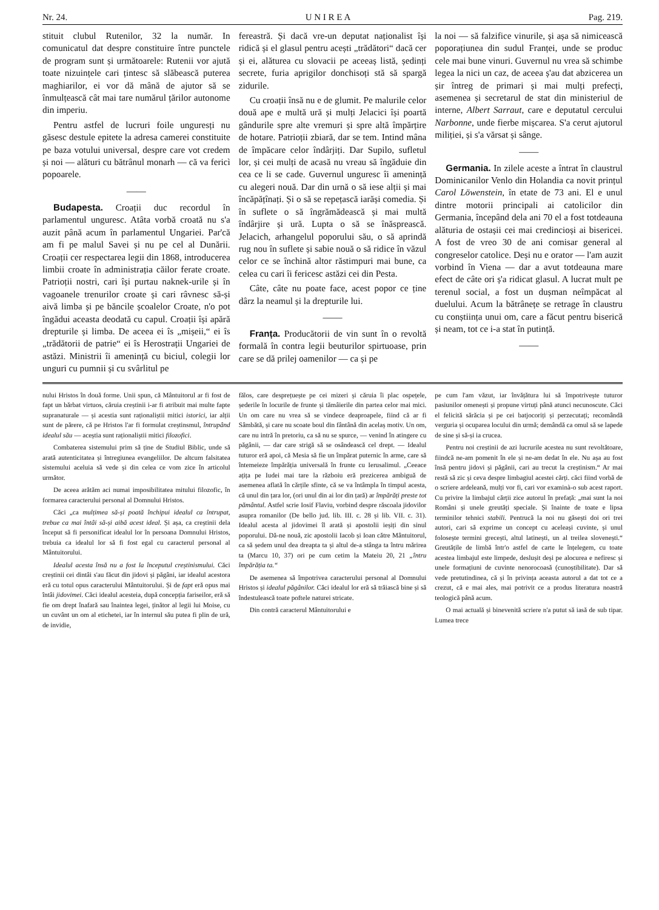Nr. 24. U N I R E A Pag. 219.
stituit clubul Rutenilor, 32 la număr. In comunicatul dat despre constituire între punctele de program sunt și următoarele: Rutenii vor ajută toate nizuințele cari țintesc să slăbească puterea maghiarilor, ei vor dă mână de ajutor să se înmulțească cât mai tare numărul țărilor autonome din imperiu.
Pentru astfel de lucruri foile unguresți nu găsesc destule epitete la adresa camerei constituite pe baza votului universal, despre care vot credem și noi — alături cu bătrânul monarh — că va fericì popoarele.
——
Budapesta. Croații duc recordul în parlamentul unguresc. Atâta vorbă croată nu s'a auzit până acum în parlamentul Ungariei. Par'că am fi pe malul Savei și nu pe cel al Dunării. Croații cer respectarea legii din 1868, introducerea limbii croate în administrația căilor ferate croate. Patrioții nostri, cari își purtau naknek-urile și în vagoanele trenurilor croate și cari râvnesc să-și aivă limba și pe băncile școalelor Croate, n'o pot îngădui aceasta deodată cu capul. Croații își apără drepturile și limba. De aceea ei îs „mișeii,“ ei îs „trădătorii de patrie“ ei îs Herostrații Ungariei de astăzi. Ministrii îi amenință cu biciul, colegii lor unguri cu pumnii și cu svârlitul pe
fereastră. Și dacă vre-un deputat naționalist își ridică și el glasul pentru acești „trădători“ dacă cer și ei, alăturea cu slovacii pe aceeaș listă, ședinți secrete, furia aprigilor donchisoți stă să spargă zidurile.
Cu croații însă nu e de glumit. Pe malurile celor două ape e multă ură și mulți Jelacici își poartă gândurile spre alte vremuri și spre altă împărțire de hotare. Patrioții zbiară, dar se tem. Intind mâna de împăcare celor îndârjiți. Dar Supilo, sufletul lor, și cei mulți de acasă nu vreau să îngăduie din cea ce li se cade. Guvernul unguresc îi amenință cu alegeri nouă. Dar din urnă o să iese alții și mai încăpățînați. Și o să se repețască iarăși comedia. Și în suflete o să îngrămădească și mai multă îndârjire și ură. Lupta o să se înăsprească. Jelacich, arhangelul poporului său, o să aprindă rug nou în suflete și sabie nouă o să ridice în văzul celor ce se închină altor răstimpuri mai bune, ca celea cu cari îi fericesc astăzi cei din Pesta.
Câte, câte nu poate face, acest popor ce ține dârz la neamul și la drepturile lui.
——
Franța. Producătorii de vin sunt în o revoltă formală în contra legii beuturilor spirtuoase, prin care se dă prilej oamenilor — ca și pe
la noi — să falzifice vinurile, și așa să nimicească poporațiunea din sudul Franței, unde se produc cele mai bune vinuri. Guvernul nu vrea să schimbe legea la nici un caz, de aceea ș'au dat abzicerea un șir întreg de primari și mai mulți prefecți, asemenea și secretarul de stat din ministeriul de interne, Albert Sarraut, care e deputatul cercului Narbonne, unde fierbe mișcarea. S'a cerut ajutorul miliției, și s'a vărsat și sânge.
——
Germania. In zilele aceste a întrat în claustrul Dominicanilor Venlo din Holandia ca novit prințul Carol Löwenstein, în etate de 73 ani. El e unul dintre motorii principali ai catolicilor din Germania, începând dela ani 70 el a fost totdeauna alăturia de ostașii cei mai credincioși ai bisericei. A fost de vreo 30 de ani comisar general al congreselor catolice. Deși nu e orator — l'am auzit vorbind în Viena — dar a avut totdeauna mare efect de câte ori ș'a ridicat glasul. A lucrat mult pe terenul social, a fost un dușman neîmpăcat al duelului. Acum la bătrânețe se retrage în claustru cu conștiința unui om, care a făcut pentru biserică și neam, tot ce i-a stat în putință.
——
nului Hristos în două forme. Unii spun, că Mântuitorul ar fi fost de fapt un bărbat virtuos, căruia creștinii i-ar fi atribuit mai multe fapte supranaturale — și acestia sunt raționaliștii mitici istorici, iar alții sunt de părere, că pe Hristos l'ar fi formulat creștinsmul, întrupând idealul său — aceștia sunt raționaliștii mitici filozofici.
Combaterea sistemului prim să ține de Studiul Biblic, unde să arată autenticitatea și întregiunea evangeliilor. De altcum falsitatea sistemului aceluia să vede și din celea ce vom zice în articolul următor.
De aceea arătăm aci numai imposibilitatea mitului filozofic, în formarea caracterului personal al Domnului Hristos.
Căci „ca mulțimea să-și poată închipui idealul ca întrupat, trebue ca mai întâi să-și aibă acest ideal. Și așa, ca creștinii dela început să fi personificat idealul lor în persoana Domnului Hristos, trebuia ca idealul lor să fi fost egal cu caracterul personal al Mântuitorului.
Idealul acesta însă nu a fost la începutul creștinismului. Căci creștinii cei dintâi s'au făcut din jidovi și păgâni, iar idealul acestora eră cu totul opus caracterului Mântuitorului. Și de fapt eră opus mai întâi jidovimei. Căci idealul acesteia, după concepția fariseilor, eră să fie om drept înafară sau înaintea legei, ținător al legii lui Moise, cu un cuvânt un om al etichetei, iar în internul său putea fi plin de ură, de invidie,
fălos, care desprețuește pe cei mizeri și căruia îi plac ospețele, șederile în locurile de frunte și tămâierile din partea celor mai mici. Un om care nu vrea să se vindece deaproapele, fiind că ar fi Sâmbătă, și care nu scoate boul din fântână din acelaș motiv. Un om, care nu intră în pretoriu, ca să nu se spurce, — venind în atingere cu păgânii, — dar care strigă să se osândească cel drept. — Idealul tuturor eră apoi, că Mesia să fie un împărat puternic în arme, care să întemeieze împărăția universală în frunte cu Ierusalimul. „Ceeace ațița pe Iudei mai tare la războiu eră prezicerea ambiguă de asemenea aflată în cărțile sfinte, că se va întâmpla în timpul acesta, că unul din țara lor, (ori unul din ai lor din țară) ar împărăți preste tot pământul. Astfel scrie Iosif Flaviu, vorbind despre răscoala jidovilor asupra romanilor (De bello jud. lib. III. c. 28 și lib. VII. c. 31). Idealul acesta al jidovimei îl arată și apostolii ieșiți din sinul poporului. Dă-ne nouă, zic apostolii Iacob și Ioan către Mântuitorul, ca să ședem unul dea dreapta ta și altul de-a stânga ta întru mărirea ta (Marcu 10, 37) ori pe cum cetim la Mateiu 20, 21 „întru împărăția ta.“
De asemenea să împotrivea caracterului personal al Domnului Hristos și idealul păgânilor. Căci idealul lor eră să trăiască bine și să îndestulească toate poftele naturei stricate.
Din contră caracterul Mântuitorului e
pe cum l'am văzut, iar învățătura lui să împotrivește tuturor pasiunilor omenești și propune virtuți până atunci necunoscute. Căci el felicită sărăcia și pe cei batjocoriți și perzecutați; recomândă verguria și ocuparea locului din urmă; demândă ca omul să se lapede de sine și să-și ia crucea.
Pentru noi creștinii de azi lucrurile acestea nu sunt revoltătoare, fiindcă ne-am pomenit în ele și ne-am dedat în ele. Nu așa au fost însă pentru jidovi și păgânii, cari au trecut la creștinism.“ Ar mai restă să zic și ceva despre limbagiul acestei cărți. căci fiind vorbă de o scriere ardeleană, mulți vor fi, cari vor examinà-o sub acest raport. Cu privire la limbajul cărții zice autorul în prefață: „mai sunt la noi Români și unele greutăți speciale. Și înainte de toate e lipsa terminilor tehnici stabili. Pentrucă la noi nu găsești doi ori trei autori, cari să exprime un concept cu aceleași cuvinte, și unul folosește termini grecești, altul latinești, un al treilea slovenești.“ Greutățile de limbă într'o astfel de carte le înțelegem, cu toate acestea limbajul este limpede, deslușit deși pe alocurea e nefiresc și unele formațiuni de cuvinte nenorocoasă (cunoștibilitate). Dar să vede pretutindinea, că și în privința aceasta autorul a dat tot ce a crezut, că e mai ales, mai potrivit ce a produs literatura noastră teologică până acum.
O mai actuală și binevenită scriere n'a putut să iasă de sub tipar. Lumea trece